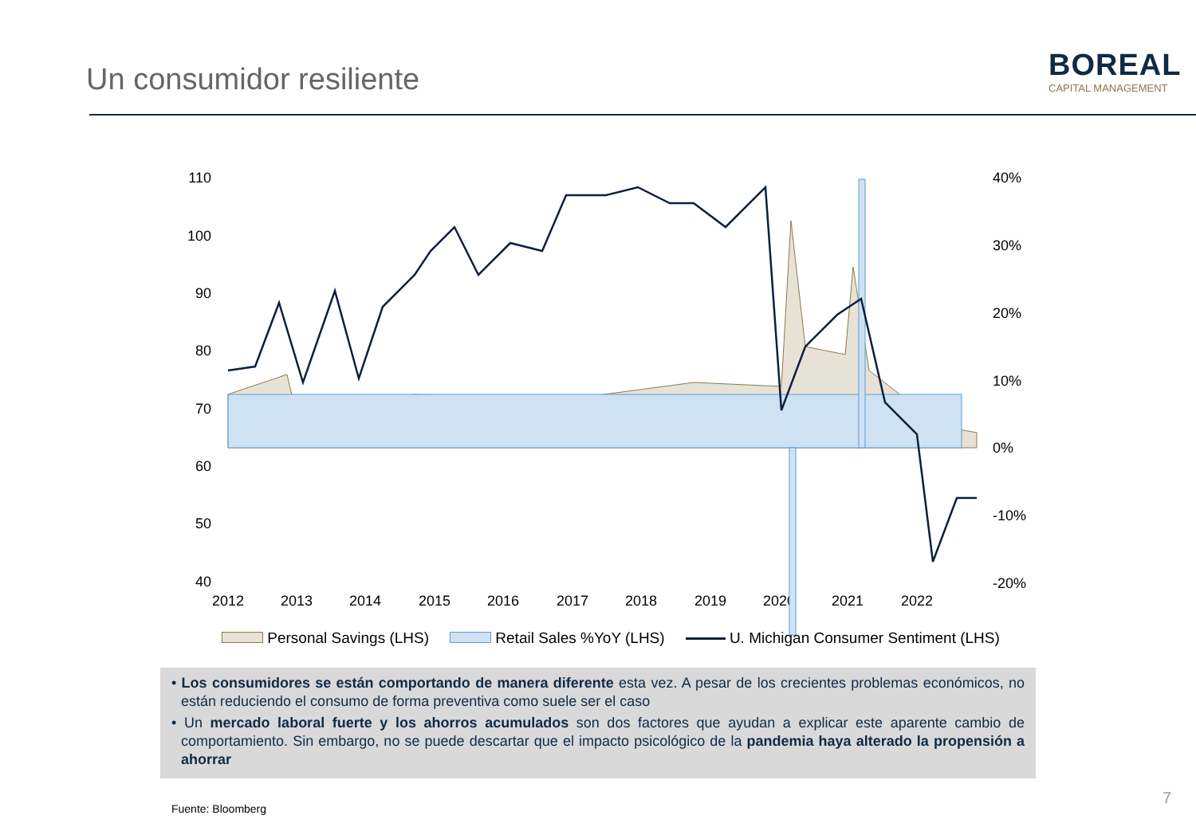Un consumidor resiliente
BOREAL
CAPITAL MANAGEMENT
110
100
90
80
70
60
50
40
40%
30%
20%
10%
0%
-10%
-20%
2012
2013
2014
2015
2016
2017
2018
2019
2020
2021
2022
Personal Savings (LHS) Retail Sales %YoY (LHS) U. Michigan Consumer Sentiment (LHS)
• Los consumidores se están comportando de manera diferente esta vez. A pesar de los crecientes problemas económicos, no están reduciendo el consumo de forma preventiva como suele ser el caso
• Un mercado laboral fuerte y los ahorros acumulados son dos factores que ayudan a explicar este aparente cambio de comportamiento. Sin embargo, no se puede descartar que el impacto psicológico de la pandemia haya alterado la propensión a ahorrar
Fuente: Bloomberg
7